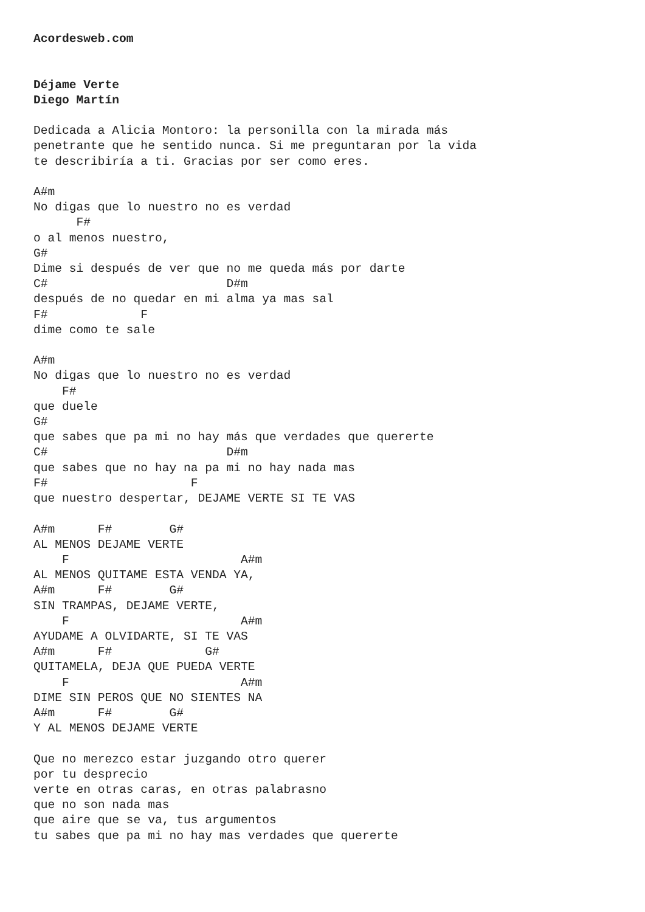Acordesweb.com


Déjame Verte
Diego Martín

Dedicada a Alicia Montoro: la personilla con la mirada más
penetrante que he sentido nunca. Si me preguntaran por la vida
te describiría a ti. Gracias por ser como eres.

A#m
No digas que lo nuestro no es verdad
      F#
o al menos nuestro,
G#
Dime si después de ver que no me queda más por darte
C#                         D#m
después de no quedar en mi alma ya mas sal
F#             F
dime como te sale

A#m
No digas que lo nuestro no es verdad
    F#
que duele
G#
que sabes que pa mi no hay más que verdades que quererte
C#                         D#m
que sabes que no hay na pa mi no hay nada mas
F#                    F
que nuestro despertar, DEJAME VERTE SI TE VAS

A#m      F#        G#
AL MENOS DEJAME VERTE
    F                        A#m
AL MENOS QUITAME ESTA VENDA YA,
A#m      F#        G#
SIN TRAMPAS, DEJAME VERTE,
    F                        A#m
AYUDAME A OLVIDARTE, SI TE VAS
A#m      F#             G#
QUITAMELA, DEJA QUE PUEDA VERTE
    F                        A#m
DIME SIN PEROS QUE NO SIENTES NA
A#m      F#        G#
Y AL MENOS DEJAME VERTE

Que no merezco estar juzgando otro querer
por tu desprecio
verte en otras caras, en otras palabrasno
que no son nada mas
que aire que se va, tus argumentos
tu sabes que pa mi no hay mas verdades que quererte